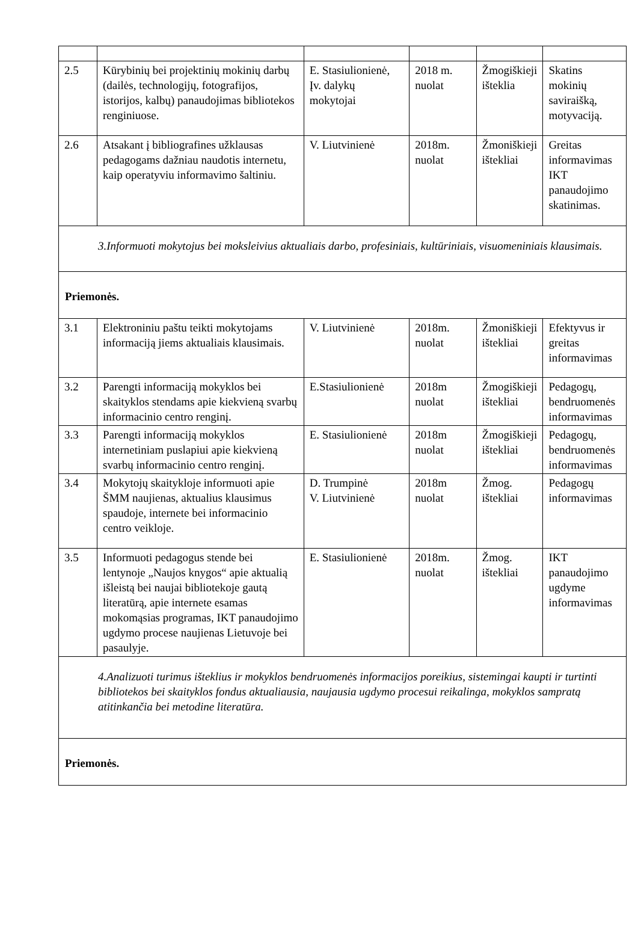| 2.5 | Kūrybinių bei projektinių mokinių darbų (dailės, technologijų, fotografijos, istorijos, kalbų) panaudojimas bibliotekos renginiuose. | E. Stasiulionienė, Įv. dalykų mokytojai | 2018 m. nuolat | Žmogiškieji išteklia | Skatins mokinių saviraišką, motyvaciją. |
| 2.6 | Atsakant į bibliografines užklausas pedagogams dažniau naudotis internetu, kaip operatyviu informavimo šaltiniu. | V. Liutvinienė | 2018m. nuolat | Žmoniškieji ištekliai | Greitas informavimas IKT panaudojimo skatinimas. |
| 3.Informuoti mokytojus bei moksleivius aktualiais darbo, profesiniais, kultūriniais, visuomeniniais klausimais. | | | | | |
| Priemonės. | | | | | |
| 3.1 | Elektroniniu paštu teikti mokytojams informaciją jiems aktualiais klausimais. | V. Liutvinienė | 2018m. nuolat | Žmoniškieji ištekliai | Efektyvus ir greitas informavimas |
| 3.2 | Parengti informaciją mokyklos bei skaityklos stendams apie kiekvieną svarbų informacinio centro renginį. | E.Stasiulionienė | 2018m nuolat | Žmogiškieji ištekliai | Pedagogų, bendruomenės informavimas |
| 3.3 | Parengti informaciją mokyklos internetiniam puslapiui apie kiekvieną svarbų informacinio centro renginį. | E. Stasiulionienė | 2018m nuolat | Žmogiškieji ištekliai | Pedagogų, bendruomenės informavimas |
| 3.4 | Mokytojų skaitykloje informuoti apie ŠMM naujienas, aktualius klausimus spaudoje, internete bei informacinio centro veikloje. | D. Trumpinė V. Liutvinienė | 2018m nuolat | Žmog. ištekliai | Pedagogų informavimas |
| 3.5 | Informuoti pedagogus stende bei lentynoje „Naujos knygos“ apie aktualią išleistą bei naujai bibliotekoje gautą literatūrą, apie internete esamas mokomąsias programas, IKT panaudojimo ugdymo procese naujienas Lietuvoje bei pasaulyje. | E. Stasiulionienė | 2018m. nuolat | Žmog. ištekliai | IKT panaudojimo ugdyme informavimas |
| 4.Analizuoti turimus išteklius ir mokyklos bendruomenės informacijos poreikius, sistemingai kaupti ir turtinti bibliotekos bei skaityklos fondus aktualiausia, naujausia ugdymo procesui reikalinga, mokyklos sampratą atitinkančia bei metodine literatūra. | | | | | |
| Priemonės. | | | | | |